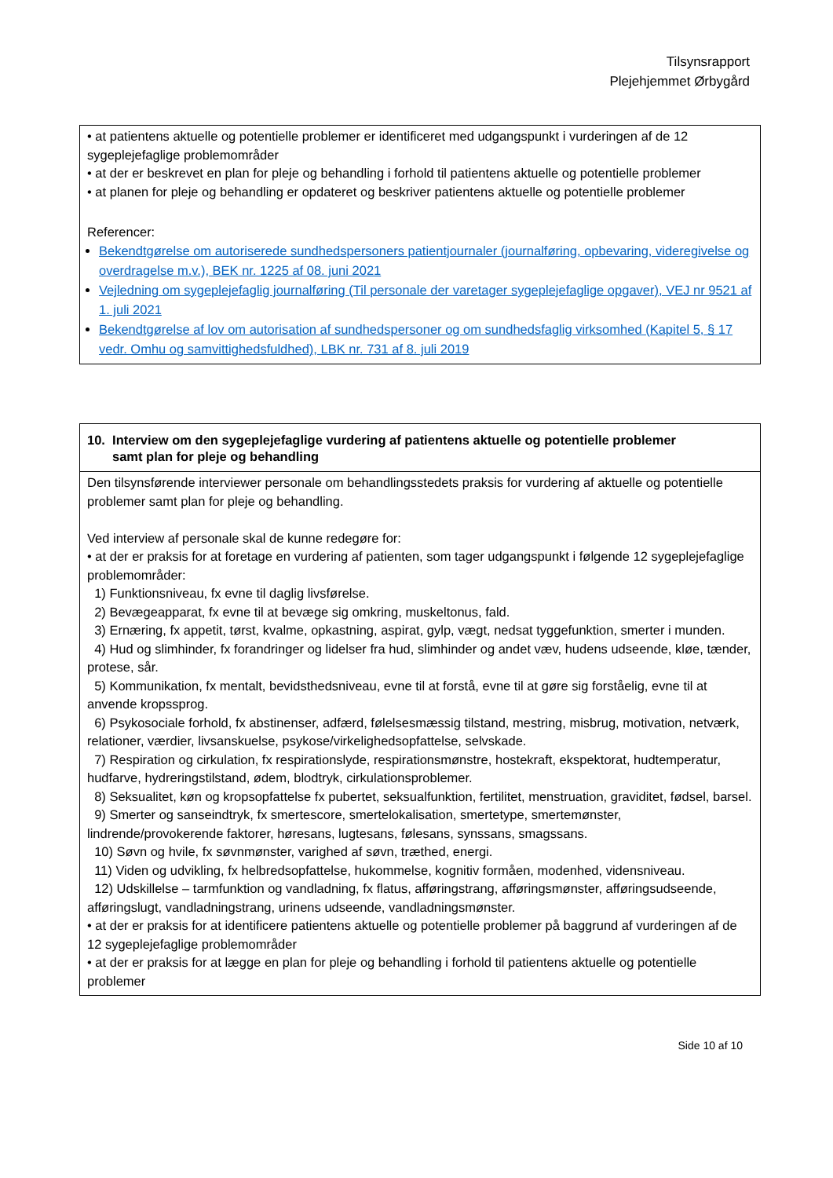Tilsynsrapport
Plejehjemmet Ørbygård
| • at patientens aktuelle og potentielle problemer er identificeret med udgangspunkt i vurderingen af de 12 sygeplejefaglige problemområder • at der er beskrevet en plan for pleje og behandling i forhold til patientens aktuelle og potentielle problemer • at planen for pleje og behandling er opdateret og beskriver patientens aktuelle og potentielle problemer Referencer: Bekendtgørelse om autoriserede sundhedspersoners patientjournaler (journalføring, opbevaring, videregivelse og overdragelse m.v.), BEK nr. 1225 af 08. juni 2021 Vejledning om sygeplejefaglig journalføring (Til personale der varetager sygeplejefaglige opgaver), VEJ nr 9521 af 1. juli 2021 Bekendtgørelse af lov om autorisation af sundhedspersoner og om sundhedsfaglig virksomhed (Kapitel 5, § 17 vedr. Omhu og samvittighedsfuldhed), LBK nr. 731 af 8. juli 2019 |
| 10. Interview om den sygeplejefaglige vurdering af patientens aktuelle og potentielle problemer samt plan for pleje og behandling |
| --- |
| Den tilsynsførende interviewer personale om behandlingsstedets praksis for vurdering af aktuelle og potentielle problemer samt plan for pleje og behandling. Ved interview af personale skal de kunne redegøre for: • at der er praksis for at foretage en vurdering af patienten, som tager udgangspunkt i følgende 12 sygeplejefaglige problemområder: 1) Funktionsniveau, fx evne til daglig livsførelse. 2) Bevægeapparat, fx evne til at bevæge sig omkring, muskeltonus, fald. 3) Ernæring, fx appetit, tørst, kvalme, opkastning, aspirat, gylp, vægt, nedsat tyggefunktion, smerter i munden. 4) Hud og slimhinder, fx forandringer og lidelser fra hud, slimhinder og andet væv, hudens udseende, kløe, tænder, protese, sår. 5) Kommunikation, fx mentalt, bevidsthedsniveau, evne til at forstå, evne til at gøre sig forståelig, evne til at anvende kropssprog. 6) Psykosociale forhold, fx abstinenser, adfærd, følelsesmæssig tilstand, mestring, misbrug, motivation, netværk, relationer, værdier, livsanskuelse, psykose/virkelighedsopfattelse, selvskade. 7) Respiration og cirkulation, fx respirationslyde, respirationsmønstre, hostekraft, ekspektorat, hudtemperatur, hudfarve, hydreringstilstand, ødem, blodtryk, cirkulationsproblemer. 8) Seksualitet, køn og kropsopfattelse fx pubertet, seksualfunktion, fertilitet, menstruation, graviditet, fødsel, barsel. 9) Smerter og sanseindtryk, fx smertescore, smertelokalisation, smertetype, smertemønster, lindrende/provokerende faktorer, høresans, lugtesans, følesans, synssans, smagssans. 10) Søvn og hvile, fx søvnmønster, varighed af søvn, træthed, energi. 11) Viden og udvikling, fx helbredsopfattelse, hukommelse, kognitiv formåen, modenhed, vidensniveau. 12) Udskillelse – tarmfunktion og vandladning, fx flatus, afføringstrang, afføringsmønster, afføringsudseende, afføringslugt, vandladningstrang, urinens udseende, vandladningsmønster. • at der er praksis for at identificere patientens aktuelle og potentielle problemer på baggrund af vurderingen af de 12 sygeplejefaglige problemområder • at der er praksis for at lægge en plan for pleje og behandling i forhold til patientens aktuelle og potentielle problemer |
Side 10 af 10